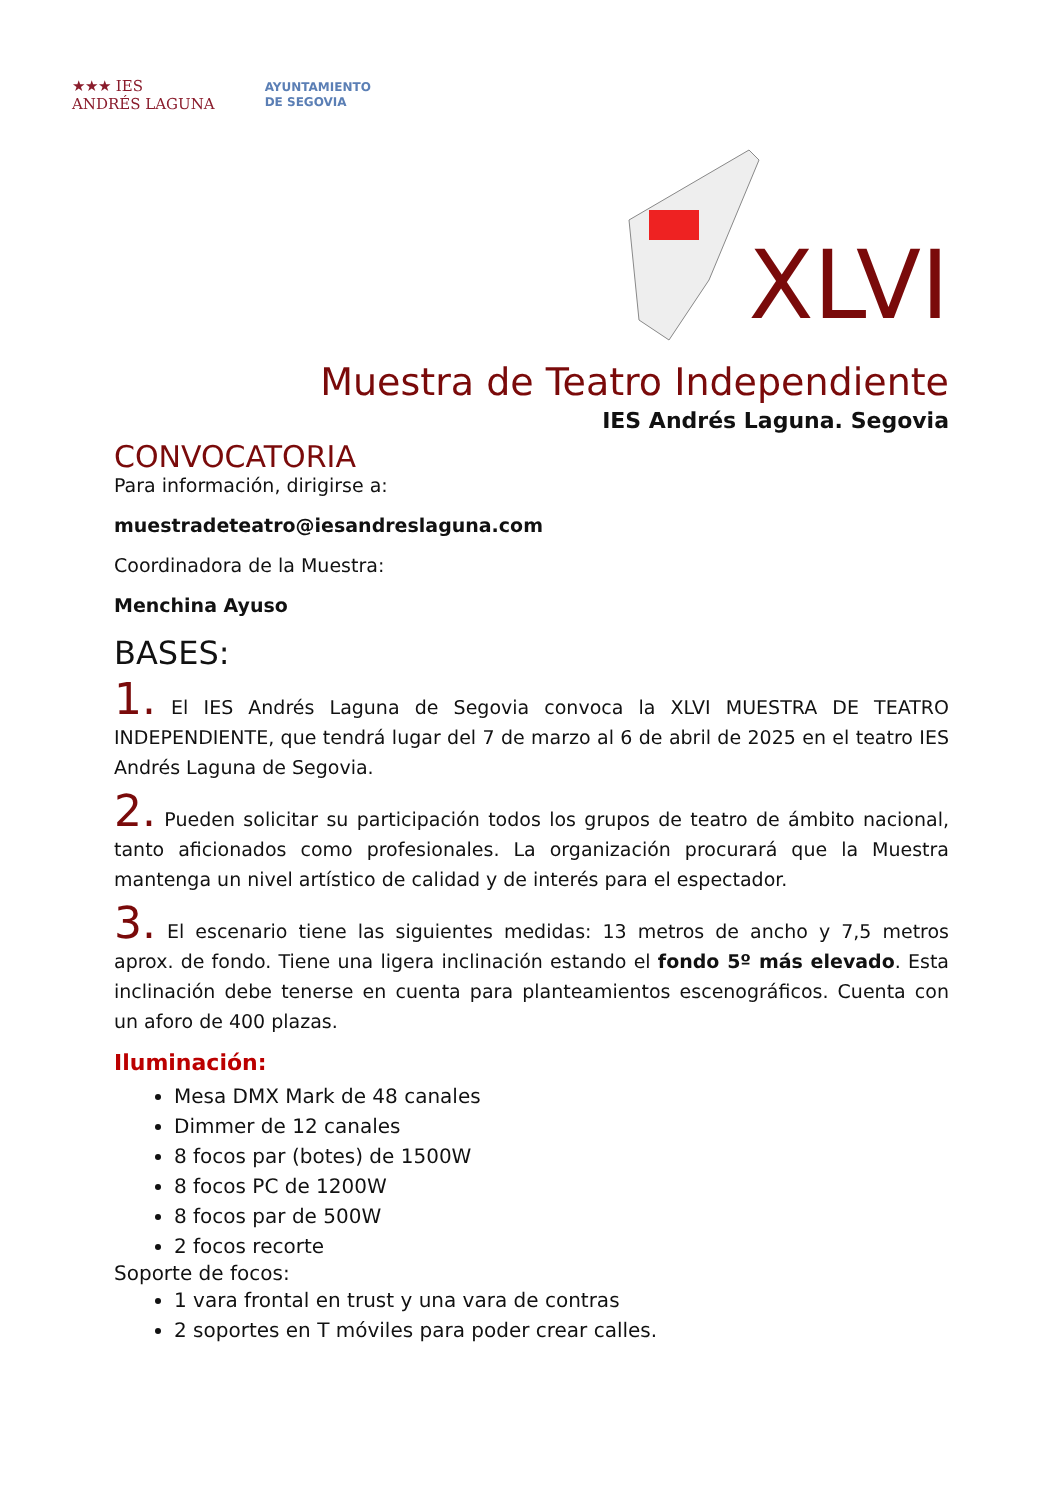★★★ IES
ANDRÉS LAGUNA
AYUNTAMIENTO
DE SEGOVIA
XLVI
Muestra de Teatro Independiente
IES Andrés Laguna. Segovia
CONVOCATORIA
Para información, dirigirse a:
muestradeteatro@iesandreslaguna.com
Coordinadora de la Muestra:
Menchina Ayuso
BASES:
1. El IES Andrés Laguna de Segovia convoca la XLVI MUESTRA DE TEATRO INDEPENDIENTE, que tendrá lugar del 7 de marzo al 6 de abril de 2025 en el teatro IES Andrés Laguna de Segovia.
2. Pueden solicitar su participación todos los grupos de teatro de ámbito nacional, tanto aficionados como profesionales. La organización procurará que la Muestra mantenga un nivel artístico de calidad y de interés para el espectador.
3. El escenario tiene las siguientes medidas: 13 metros de ancho y 7,5 metros aprox. de fondo. Tiene una ligera inclinación estando el fondo 5º más elevado. Esta inclinación debe tenerse en cuenta para planteamientos escenográficos. Cuenta con un aforo de 400 plazas.
Iluminación:
Mesa DMX Mark de 48 canales
Dimmer de 12 canales
8 focos par (botes) de 1500W
8 focos PC de 1200W
8 focos par de 500W
2 focos recorte
Soporte de focos:
1 vara frontal en trust y una vara de contras
2 soportes en T móviles para poder crear calles.